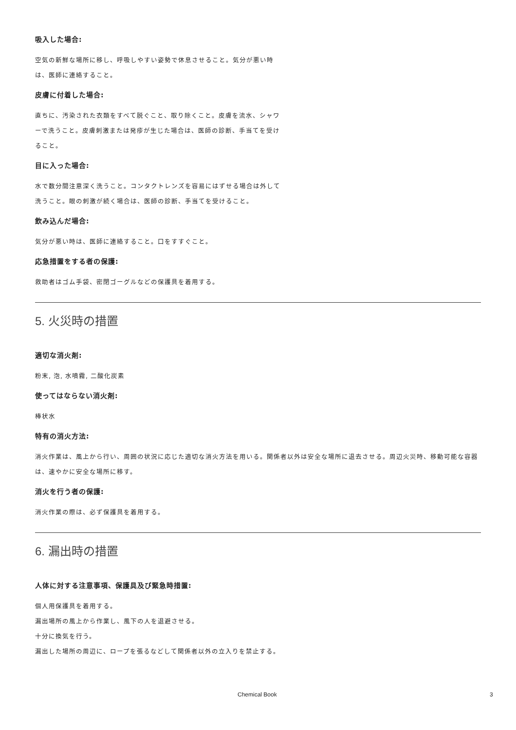吸入した場合:
空気の新鮮な場所に移し、呼吸しやすい姿勢で休息させること。気分が悪い時は、医師に連絡すること。
皮膚に付着した場合:
直ちに、汚染された衣類をすべて脱ぐこと、取り除くこと。皮膚を流水、シャワーで洗うこと。皮膚刺激または発疹が生じた場合は、医師の診断、手当てを受けること。
目に入った場合:
水で数分間注意深く洗うこと。コンタクトレンズを容易にはずせる場合は外して洗うこと。眼の刺激が続く場合は、医師の診断、手当てを受けること。
飲み込んだ場合:
気分が悪い時は、医師に連絡すること。口をすすぐこと。
応急措置をする者の保護:
救助者はゴム手袋、密閉ゴーグルなどの保護具を着用する。
5. 火災時の措置
適切な消火剤:
粉末, 泡, 水噴霧, 二酸化炭素
使ってはならない消火剤:
棒状水
特有の消火方法:
消火作業は、風上から行い、周囲の状況に応じた適切な消火方法を用いる。関係者以外は安全な場所に退去させる。周辺火災時、移動可能な容器は、速やかに安全な場所に移す。
消火を行う者の保護:
消火作業の際は、必ず保護具を着用する。
6. 漏出時の措置
人体に対する注意事項、保護具及び緊急時措置:
個人用保護具を着用する。
漏出場所の風上から作業し、風下の人を退避させる。
十分に換気を行う。
漏出した場所の周辺に、ロープを張るなどして関係者以外の立入りを禁止する。
Chemical Book 3